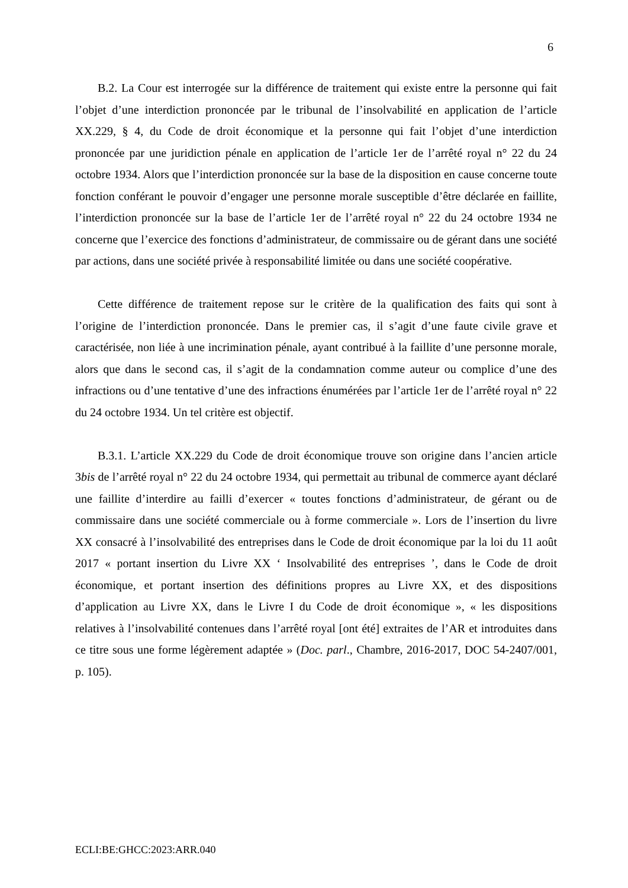6
B.2. La Cour est interrogée sur la différence de traitement qui existe entre la personne qui fait l’objet d’une interdiction prononcée par le tribunal de l’insolvabilité en application de l’article XX.229, § 4, du Code de droit économique et la personne qui fait l’objet d’une interdiction prononcée par une juridiction pénale en application de l’article 1er de l’arrêté royal n° 22 du 24 octobre 1934. Alors que l’interdiction prononcée sur la base de la disposition en cause concerne toute fonction conférant le pouvoir d’engager une personne morale susceptible d’être déclarée en faillite, l’interdiction prononcée sur la base de l’article 1er de l’arrêté royal n° 22 du 24 octobre 1934 ne concerne que l’exercice des fonctions d’administrateur, de commissaire ou de gérant dans une société par actions, dans une société privée à responsabilité limitée ou dans une société coopérative.
Cette différence de traitement repose sur le critère de la qualification des faits qui sont à l’origine de l’interdiction prononcée. Dans le premier cas, il s’agit d’une faute civile grave et caractérisée, non liée à une incrimination pénale, ayant contribué à la faillite d’une personne morale, alors que dans le second cas, il s’agit de la condamnation comme auteur ou complice d’une des infractions ou d’une tentative d’une des infractions énumérées par l’article 1er de l’arrêté royal n° 22 du 24 octobre 1934. Un tel critère est objectif.
B.3.1. L’article XX.229 du Code de droit économique trouve son origine dans l’ancien article 3bis de l’arrêté royal n° 22 du 24 octobre 1934, qui permettait au tribunal de commerce ayant déclaré une faillite d’interdire au failli d’exercer « toutes fonctions d’administrateur, de gérant ou de commissaire dans une société commerciale ou à forme commerciale ». Lors de l’insertion du livre XX consacré à l’insolvabilité des entreprises dans le Code de droit économique par la loi du 11 août 2017 « portant insertion du Livre XX ‘ Insolvabilité des entreprises ’, dans le Code de droit économique, et portant insertion des définitions propres au Livre XX, et des dispositions d’application au Livre XX, dans le Livre I du Code de droit économique », « les dispositions relatives à l’insolvabilité contenues dans l’arrêté royal [ont été] extraites de l’AR et introduites dans ce titre sous une forme légèrement adaptée » (Doc. parl., Chambre, 2016-2017, DOC 54-2407/001, p. 105).
ECLI:BE:GHCC:2023:ARR.040